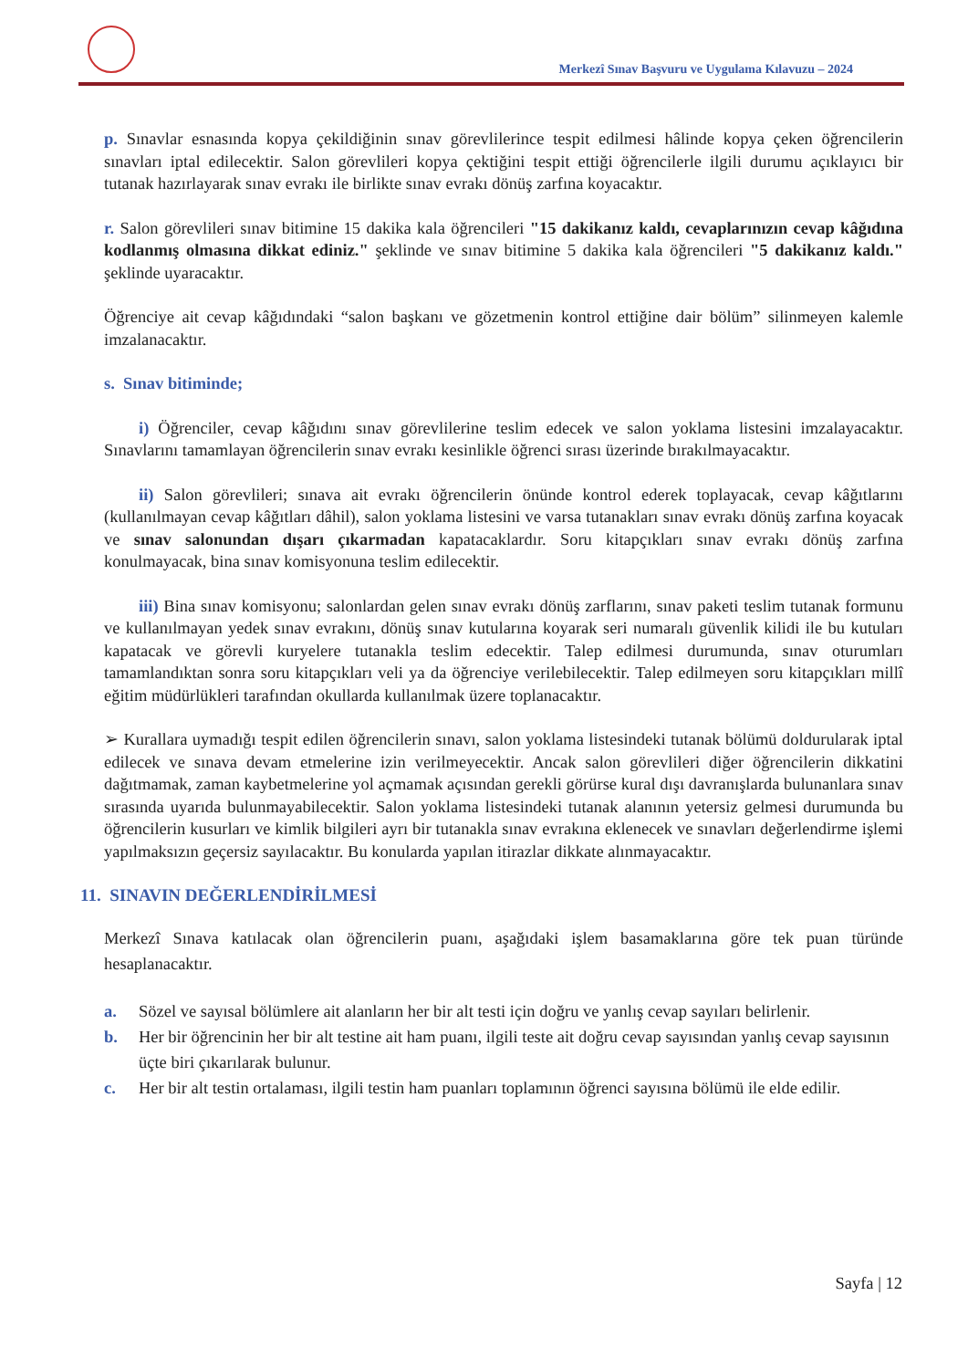Merkezî Sınav Başvuru ve Uygulama Kılavuzu – 2024
p. Sınavlar esnasında kopya çekildiğinin sınav görevlilerince tespit edilmesi hâlinde kopya çeken öğrencilerin sınavları iptal edilecektir. Salon görevlileri kopya çektiğini tespit ettiği öğrencilerle ilgili durumu açıklayıcı bir tutanak hazırlayarak sınav evrakı ile birlikte sınav evrakı dönüş zarfına koyacaktır.
r. Salon görevlileri sınav bitimine 15 dakika kala öğrencileri "15 dakikanız kaldı, cevaplarınızın cevap kâğıdına kodlanmış olmasına dikkat ediniz." şeklinde ve sınav bitimine 5 dakika kala öğrencileri "5 dakikanız kaldı." şeklinde uyaracaktır.
Öğrenciye ait cevap kâğıdındaki “salon başkanı ve gözetmenin kontrol ettiğine dair bölüm” silinmeyen kalemle imzalanacaktır.
s. Sınav bitiminde;
i) Öğrenciler, cevap kâğıdını sınav görevlilerine teslim edecek ve salon yoklama listesini imzalayacaktır. Sınavlarını tamamlayan öğrencilerin sınav evrakı kesinlikle öğrenci sırası üzerinde bırakılmayacaktır.
ii) Salon görevlileri; sınava ait evrakı öğrencilerin önünde kontrol ederek toplayacak, cevap kâğıtlarını (kullanılmayan cevap kâğıtları dâhil), salon yoklama listesini ve varsa tutanakları sınav evrakı dönüş zarfına koyacak ve sınav salonundan dışarı çıkarmadan kapatacaklardır. Soru kitapçıkları sınav evrakı dönüş zarfına konulmayacak, bina sınav komisyonuna teslim edilecektir.
iii) Bina sınav komisyonu; salonlardan gelen sınav evrakı dönüş zarflarını, sınav paketi teslim tutanak formunu ve kullanılmayan yedek sınav evrakını, dönüş sınav kutularına koyarak seri numaralı güvenlik kilidi ile bu kutuları kapatacak ve görevli kuryelere tutanakla teslim edecektir. Talep edilmesi durumunda, sınav oturumları tamamlandıktan sonra soru kitapçıkları veli ya da öğrenciye verilebilecektir. Talep edilmeyen soru kitapçıkları millî eğitim müdürlükleri tarafından okullarda kullanılmak üzere toplanacaktır.
➢ Kurallara uymadığı tespit edilen öğrencilerin sınavı, salon yoklama listesindeki tutanak bölümü doldurularak iptal edilecek ve sınava devam etmelerine izin verilmeyecektir. Ancak salon görevlileri diğer öğrencilerin dikkatini dağıtmamak, zaman kaybetmelerine yol açmamak açısından gerekli görürse kural dışı davranışlarda bulunanlara sınav sırasında uyarıda bulunmayabilecektir. Salon yoklama listesindeki tutanak alanının yetersiz gelmesi durumunda bu öğrencilerin kusurları ve kimlik bilgileri ayrı bir tutanakla sınav evrakına eklenecek ve sınavları değerlendirme işlemi yapılmaksızın geçersiz sayılacaktır. Bu konularda yapılan itirazlar dikkate alınmayacaktır.
11. SINAVIN DEĞERLENDİRİLMESİ
Merkezî Sınava katılacak olan öğrencilerin puanı, aşağıdaki işlem basamaklarına göre tek puan türünde hesaplanacaktır.
a. Sözel ve sayısal bölümlere ait alanların her bir alt testi için doğru ve yanlış cevap sayıları belirlenir.
b. Her bir öğrencinin her bir alt testine ait ham puanı, ilgili teste ait doğru cevap sayısından yanlış cevap sayısının üçte biri çıkarılarak bulunur.
c. Her bir alt testin ortalaması, ilgili testin ham puanları toplamının öğrenci sayısına bölümü ile elde edilir.
Sayfa | 12